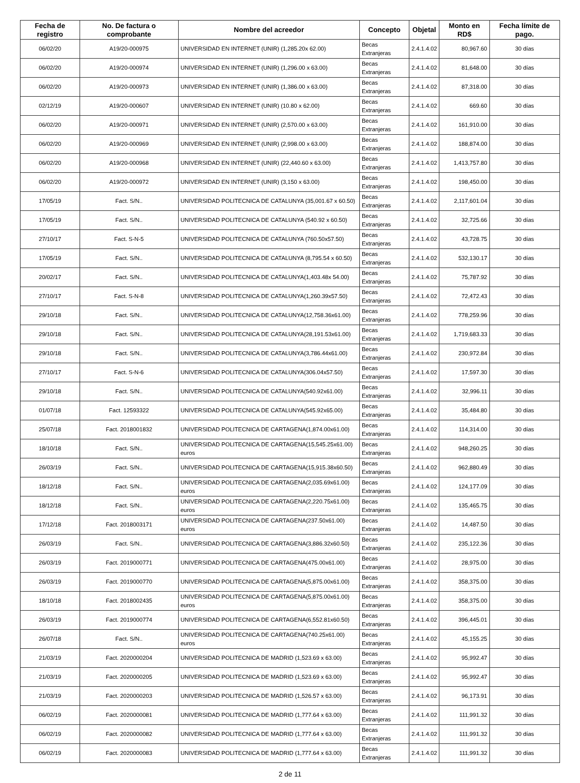| Fecha de registro | No. De factura o comprobante | Nombre del acreedor | Concepto | Objetal | Monto en RD$ | Fecha límite de pago. |
| --- | --- | --- | --- | --- | --- | --- |
| 06/02/20 | A19/20-000975 | UNIVERSIDAD EN INTERNET (UNIR) (1,285.20x 62.00) | Becas Extranjeras | 2.4.1.4.02 | 80,967.60 | 30 días |
| 06/02/20 | A19/20-000974 | UNIVERSIDAD EN INTERNET (UNIR) (1,296.00 x 63.00) | Becas Extranjeras | 2.4.1.4.02 | 81,648.00 | 30 días |
| 06/02/20 | A19/20-000973 | UNIVERSIDAD EN INTERNET (UNIR) (1,386.00 x 63.00) | Becas Extranjeras | 2.4.1.4.02 | 87,318.00 | 30 días |
| 02/12/19 | A19/20-000607 | UNIVERSIDAD EN INTERNET (UNIR) (10.80 x 62.00) | Becas Extranjeras | 2.4.1.4.02 | 669.60 | 30 días |
| 06/02/20 | A19/20-000971 | UNIVERSIDAD EN INTERNET (UNIR) (2,570.00 x 63.00) | Becas Extranjeras | 2.4.1.4.02 | 161,910.00 | 30 días |
| 06/02/20 | A19/20-000969 | UNIVERSIDAD EN INTERNET (UNIR) (2,998.00 x 63.00) | Becas Extranjeras | 2.4.1.4.02 | 188,874.00 | 30 días |
| 06/02/20 | A19/20-000968 | UNIVERSIDAD EN INTERNET (UNIR) (22,440.60 x 63.00) | Becas Extranjeras | 2.4.1.4.02 | 1,413,757.80 | 30 días |
| 06/02/20 | A19/20-000972 | UNIVERSIDAD EN INTERNET (UNIR) (3,150 x 63.00) | Becas Extranjeras | 2.4.1.4.02 | 198,450.00 | 30 días |
| 17/05/19 | Fact. S/N.. | UNIVERSIDAD POLITECNICA DE CATALUNYA (35,001.67 x 60.50) | Becas Extranjeras | 2.4.1.4.02 | 2,117,601.04 | 30 días |
| 17/05/19 | Fact. S/N.. | UNIVERSIDAD POLITECNICA DE CATALUNYA (540.92 x 60.50) | Becas Extranjeras | 2.4.1.4.02 | 32,725.66 | 30 días |
| 27/10/17 | Fact. S-N-5 | UNIVERSIDAD POLITECNICA DE CATALUNYA (760.50x57.50) | Becas Extranjeras | 2.4.1.4.02 | 43,728.75 | 30 días |
| 17/05/19 | Fact. S/N.. | UNIVERSIDAD POLITECNICA DE CATALUNYA (8,795.54 x 60.50) | Becas Extranjeras | 2.4.1.4.02 | 532,130.17 | 30 días |
| 20/02/17 | Fact. S/N.. | UNIVERSIDAD POLITECNICA DE CATALUNYA(1,403.48x 54.00) | Becas Extranjeras | 2.4.1.4.02 | 75,787.92 | 30 días |
| 27/10/17 | Fact. S-N-8 | UNIVERSIDAD POLITECNICA DE CATALUNYA(1,260.39x57.50) | Becas Extranjeras | 2.4.1.4.02 | 72,472.43 | 30 días |
| 29/10/18 | Fact. S/N.. | UNIVERSIDAD POLITECNICA DE CATALUNYA(12,758.36x61.00) | Becas Extranjeras | 2.4.1.4.02 | 778,259.96 | 30 días |
| 29/10/18 | Fact. S/N.. | UNIVERSIDAD POLITECNICA DE CATALUNYA(28,191.53x61.00) | Becas Extranjeras | 2.4.1.4.02 | 1,719,683.33 | 30 días |
| 29/10/18 | Fact. S/N.. | UNIVERSIDAD POLITECNICA DE CATALUNYA(3,786.44x61.00) | Becas Extranjeras | 2.4.1.4.02 | 230,972.84 | 30 días |
| 27/10/17 | Fact. S-N-6 | UNIVERSIDAD POLITECNICA DE CATALUNYA(306.04x57.50) | Becas Extranjeras | 2.4.1.4.02 | 17,597.30 | 30 días |
| 29/10/18 | Fact. S/N.. | UNIVERSIDAD POLITECNICA DE CATALUNYA(540.92x61.00) | Becas Extranjeras | 2.4.1.4.02 | 32,996.11 | 30 días |
| 01/07/18 | Fact. 12593322 | UNIVERSIDAD POLITECNICA DE CATALUNYA(545.92x65.00) | Becas Extranjeras | 2.4.1.4.02 | 35,484.80 | 30 días |
| 25/07/18 | Fact. 2018001832 | UNIVERSIDAD POLITECNICA DE CARTAGENA(1,874.00x61.00) | Becas Extranjeras | 2.4.1.4.02 | 114,314.00 | 30 días |
| 18/10/18 | Fact. S/N.. | UNIVERSIDAD POLITECNICA DE CARTAGENA(15,545.25x61.00) euros | Becas Extranjeras | 2.4.1.4.02 | 948,260.25 | 30 días |
| 26/03/19 | Fact. S/N.. | UNIVERSIDAD POLITECNICA DE CARTAGENA(15,915.38x60.50) | Becas Extranjeras | 2.4.1.4.02 | 962,880.49 | 30 días |
| 18/12/18 | Fact. S/N.. | UNIVERSIDAD POLITECNICA DE CARTAGENA(2,035.69x61.00) euros | Becas Extranjeras | 2.4.1.4.02 | 124,177.09 | 30 días |
| 18/12/18 | Fact. S/N.. | UNIVERSIDAD POLITECNICA DE CARTAGENA(2,220.75x61.00) euros | Becas Extranjeras | 2.4.1.4.02 | 135,465.75 | 30 días |
| 17/12/18 | Fact. 2018003171 | UNIVERSIDAD POLITECNICA DE CARTAGENA(237.50x61.00) euros | Becas Extranjeras | 2.4.1.4.02 | 14,487.50 | 30 días |
| 26/03/19 | Fact. S/N.. | UNIVERSIDAD POLITECNICA DE CARTAGENA(3,886.32x60.50) | Becas Extranjeras | 2.4.1.4.02 | 235,122.36 | 30 días |
| 26/03/19 | Fact. 2019000771 | UNIVERSIDAD POLITECNICA DE CARTAGENA(475.00x61.00) | Becas Extranjeras | 2.4.1.4.02 | 28,975.00 | 30 días |
| 26/03/19 | Fact. 2019000770 | UNIVERSIDAD POLITECNICA DE CARTAGENA(5,875.00x61.00) | Becas Extranjeras | 2.4.1.4.02 | 358,375.00 | 30 días |
| 18/10/18 | Fact. 2018002435 | UNIVERSIDAD POLITECNICA DE CARTAGENA(5,875.00x61.00) euros | Becas Extranjeras | 2.4.1.4.02 | 358,375.00 | 30 días |
| 26/03/19 | Fact. 2019000774 | UNIVERSIDAD POLITECNICA DE CARTAGENA(6,552.81x60.50) | Becas Extranjeras | 2.4.1.4.02 | 396,445.01 | 30 días |
| 26/07/18 | Fact. S/N.. | UNIVERSIDAD POLITECNICA DE CARTAGENA(740.25x61.00) euros | Becas Extranjeras | 2.4.1.4.02 | 45,155.25 | 30 días |
| 21/03/19 | Fact. 2020000204 | UNIVERSIDAD POLITECNICA DE MADRID (1,523.69 x 63.00) | Becas Extranjeras | 2.4.1.4.02 | 95,992.47 | 30 días |
| 21/03/19 | Fact. 2020000205 | UNIVERSIDAD POLITECNICA DE MADRID (1,523.69 x 63.00) | Becas Extranjeras | 2.4.1.4.02 | 95,992.47 | 30 días |
| 21/03/19 | Fact. 2020000203 | UNIVERSIDAD POLITECNICA DE MADRID (1,526.57 x 63.00) | Becas Extranjeras | 2.4.1.4.02 | 96,173.91 | 30 días |
| 06/02/19 | Fact. 2020000081 | UNIVERSIDAD POLITECNICA DE MADRID (1,777.64 x 63.00) | Becas Extranjeras | 2.4.1.4.02 | 111,991.32 | 30 días |
| 06/02/19 | Fact. 2020000082 | UNIVERSIDAD POLITECNICA DE MADRID (1,777.64 x 63.00) | Becas Extranjeras | 2.4.1.4.02 | 111,991.32 | 30 días |
| 06/02/19 | Fact. 2020000083 | UNIVERSIDAD POLITECNICA DE MADRID (1,777.64 x 63.00) | Becas Extranjeras | 2.4.1.4.02 | 111,991.32 | 30 días |
2 de 11